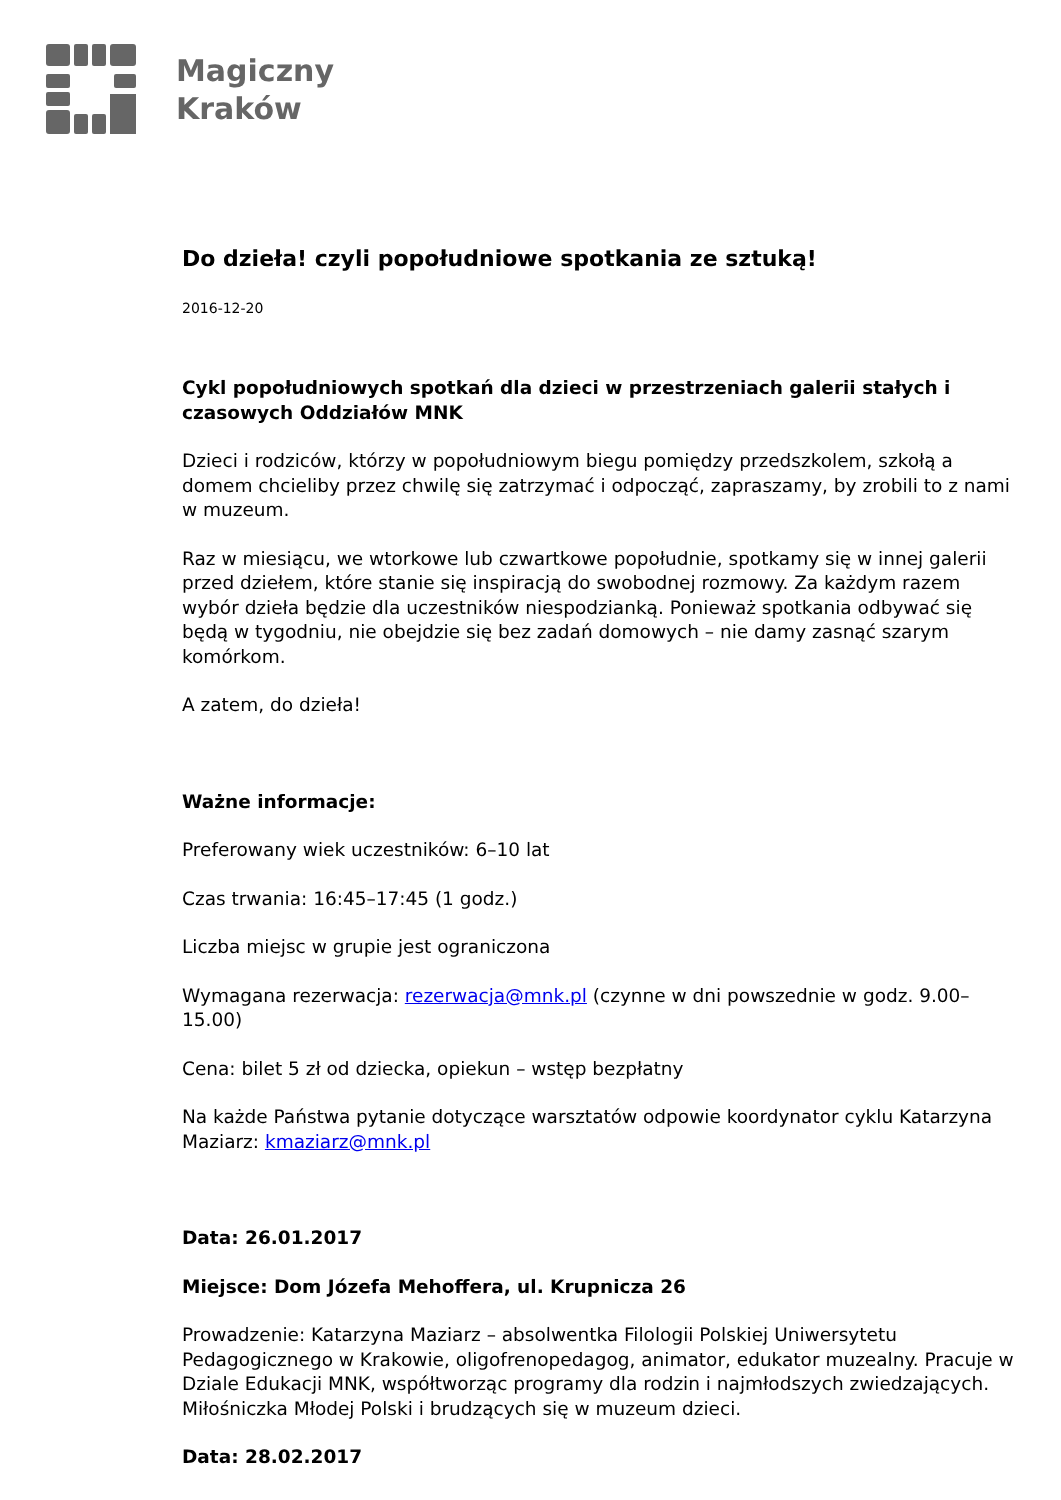Magiczny
Kraków
Do dzieła! czyli popołudniowe spotkania ze sztuką!
2016-12-20
Cykl popołudniowych spotkań dla dzieci w przestrzeniach galerii stałych i czasowych Oddziałów MNK
Dzieci i rodziców, którzy w popołudniowym biegu pomiędzy przedszkolem, szkołą a domem chcieliby przez chwilę się zatrzymać i odpocząć, zapraszamy, by zrobili to z nami w muzeum.
Raz w miesiącu, we wtorkowe lub czwartkowe popołudnie, spotkamy się w innej galerii przed dziełem, które stanie się inspiracją do swobodnej rozmowy. Za każdym razem wybór dzieła będzie dla uczestników niespodzianką. Ponieważ spotkania odbywać się będą w tygodniu, nie obejdzie się bez zadań domowych – nie damy zasnąć szarym komórkom.
A zatem, do dzieła!
Ważne informacje:
Preferowany wiek uczestników: 6–10 lat
Czas trwania: 16:45–17:45 (1 godz.)
Liczba miejsc w grupie jest ograniczona
Wymagana rezerwacja: rezerwacja@mnk.pl (czynne w dni powszednie w godz. 9.00–15.00)
Cena: bilet 5 zł od dziecka, opiekun – wstęp bezpłatny
Na każde Państwa pytanie dotyczące warsztatów odpowie koordynator cyklu Katarzyna Maziarz: kmaziarz@mnk.pl
Data: 26.01.2017
Miejsce: Dom Józefa Mehoffera, ul. Krupnicza 26
Prowadzenie: Katarzyna Maziarz – absolwentka Filologii Polskiej Uniwersytetu Pedagogicznego w Krakowie, oligofrenopedagog, animator, edukator muzealny. Pracuje w Dziale Edukacji MNK, współtworząc programy dla rodzin i najmłodszych zwiedzających. Miłośniczka Młodej Polski i brudzących się w muzeum dzieci.
Data: 28.02.2017